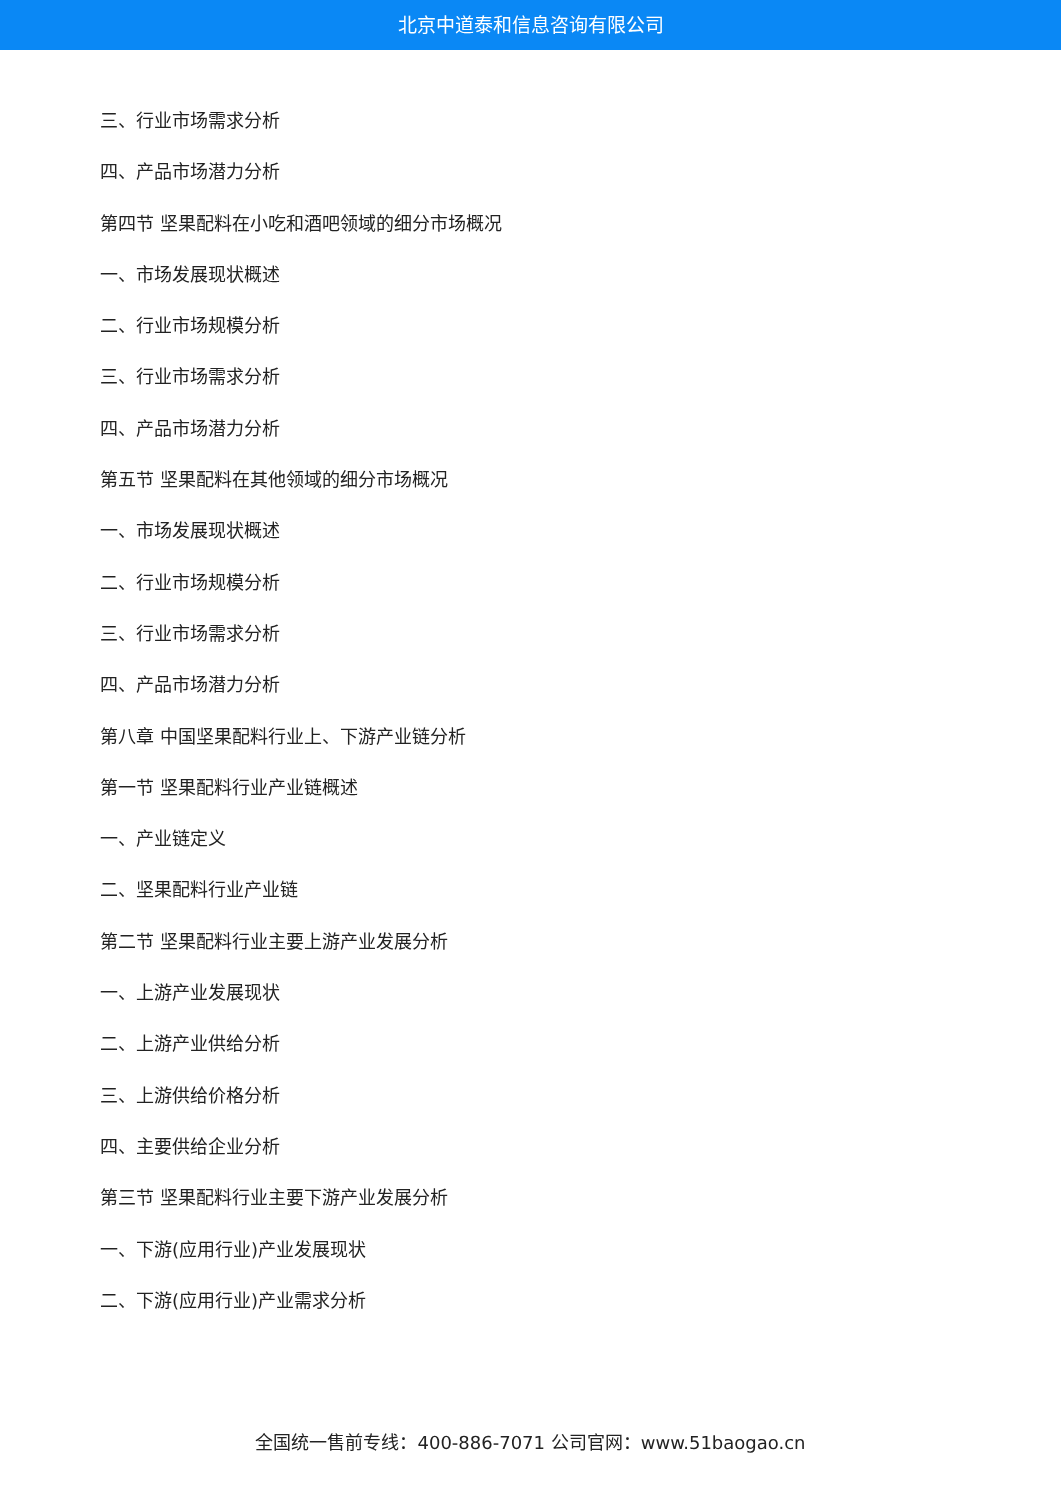北京中道泰和信息咨询有限公司
三、行业市场需求分析
四、产品市场潜力分析
第四节 坚果配料在小吃和酒吧领域的细分市场概况
一、市场发展现状概述
二、行业市场规模分析
三、行业市场需求分析
四、产品市场潜力分析
第五节 坚果配料在其他领域的细分市场概况
一、市场发展现状概述
二、行业市场规模分析
三、行业市场需求分析
四、产品市场潜力分析
第八章 中国坚果配料行业上、下游产业链分析
第一节 坚果配料行业产业链概述
一、产业链定义
二、坚果配料行业产业链
第二节 坚果配料行业主要上游产业发展分析
一、上游产业发展现状
二、上游产业供给分析
三、上游供给价格分析
四、主要供给企业分析
第三节 坚果配料行业主要下游产业发展分析
一、下游(应用行业)产业发展现状
二、下游(应用行业)产业需求分析
全国统一售前专线：400-886-7071 公司官网：www.51baogao.cn